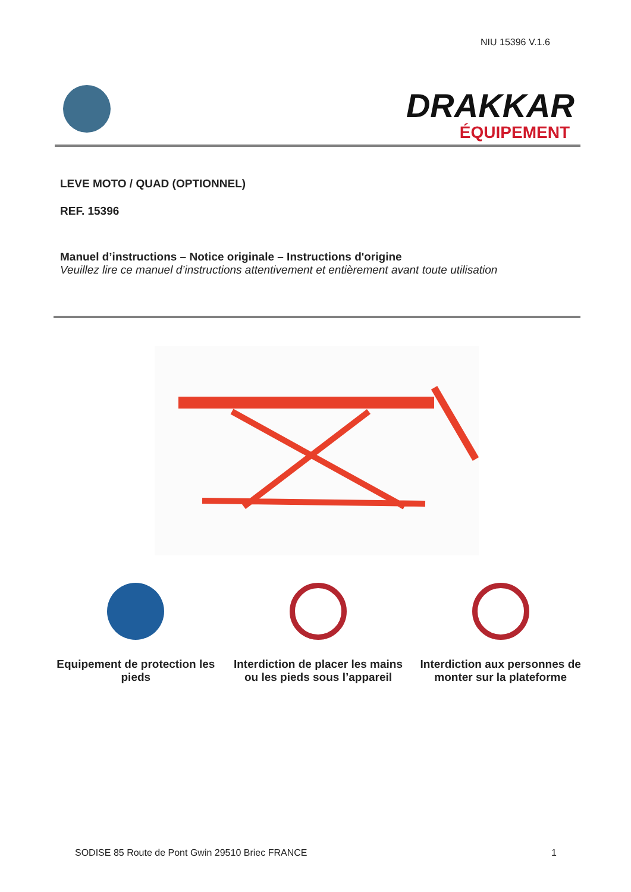NIU 15396 V.1.6
DRAKKAR
ÉQUIPEMENT
LEVE MOTO / QUAD (OPTIONNEL)
REF. 15396
Manuel d’instructions – Notice originale – Instructions d'origine
Veuillez lire ce manuel d’instructions attentivement et entièrement avant toute utilisation
Equipement de protection les pieds
Interdiction de placer les mains ou les pieds sous l’appareil
Interdiction aux personnes de monter sur la plateforme
SODISE 85 Route de Pont Gwin 29510 Briec FRANCE 1